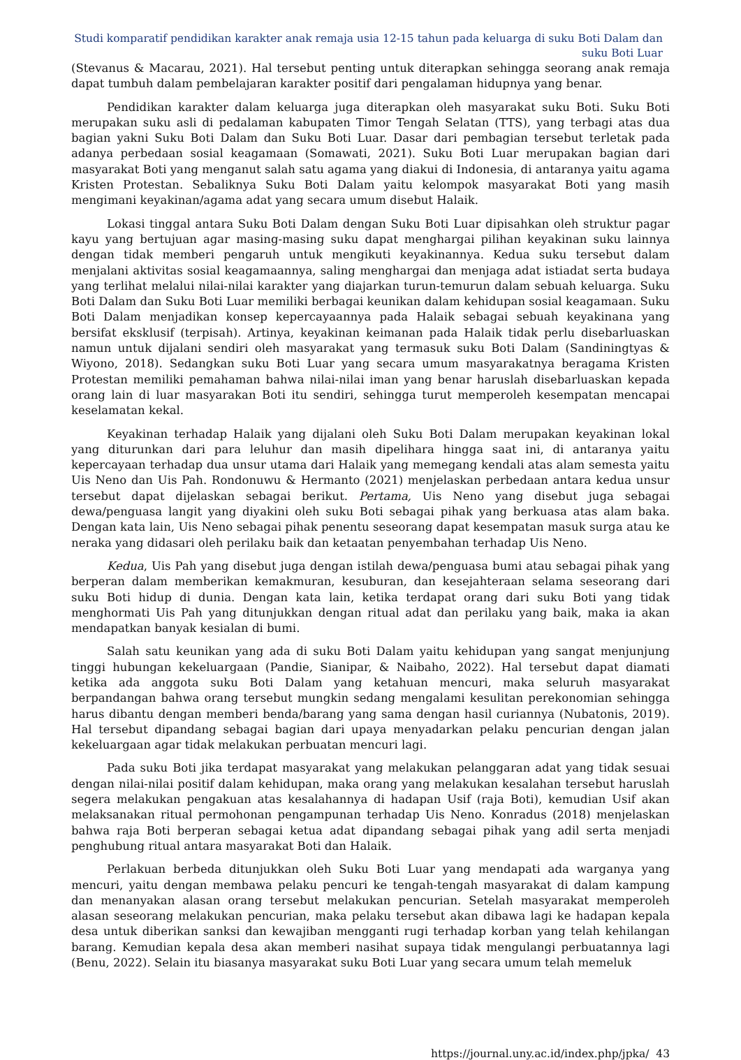Studi komparatif pendidikan karakter anak remaja usia 12-15 tahun pada keluarga di suku Boti Dalam dan
suku Boti Luar
(Stevanus & Macarau, 2021). Hal tersebut penting untuk diterapkan sehingga seorang anak remaja dapat tumbuh dalam pembelajaran karakter positif dari pengalaman hidupnya yang benar.
Pendidikan karakter dalam keluarga juga diterapkan oleh masyarakat suku Boti. Suku Boti merupakan suku asli di pedalaman kabupaten Timor Tengah Selatan (TTS), yang terbagi atas dua bagian yakni Suku Boti Dalam dan Suku Boti Luar. Dasar dari pembagian tersebut terletak pada adanya perbedaan sosial keagamaan (Somawati, 2021). Suku Boti Luar merupakan bagian dari masyarakat Boti yang menganut salah satu agama yang diakui di Indonesia, di antaranya yaitu agama Kristen Protestan. Sebaliknya Suku Boti Dalam yaitu kelompok masyarakat Boti yang masih mengimani keyakinan/agama adat yang secara umum disebut Halaik.
Lokasi tinggal antara Suku Boti Dalam dengan Suku Boti Luar dipisahkan oleh struktur pagar kayu yang bertujuan agar masing-masing suku dapat menghargai pilihan keyakinan suku lainnya dengan tidak memberi pengaruh untuk mengikuti keyakinannya. Kedua suku tersebut dalam menjalani aktivitas sosial keagamaannya, saling menghargai dan menjaga adat istiadat serta budaya yang terlihat melalui nilai-nilai karakter yang diajarkan turun-temurun dalam sebuah keluarga. Suku Boti Dalam dan Suku Boti Luar memiliki berbagai keunikan dalam kehidupan sosial keagamaan. Suku Boti Dalam menjadikan konsep kepercayaannya pada Halaik sebagai sebuah keyakinana yang bersifat eksklusif (terpisah). Artinya, keyakinan keimanan pada Halaik tidak perlu disebarluaskan namun untuk dijalani sendiri oleh masyarakat yang termasuk suku Boti Dalam (Sandiningtyas & Wiyono, 2018). Sedangkan suku Boti Luar yang secara umum masyarakatnya beragama Kristen Protestan memiliki pemahaman bahwa nilai-nilai iman yang benar haruslah disebarluaskan kepada orang lain di luar masyarakan Boti itu sendiri, sehingga turut memperoleh kesempatan mencapai keselamatan kekal.
Keyakinan terhadap Halaik yang dijalani oleh Suku Boti Dalam merupakan keyakinan lokal yang diturunkan dari para leluhur dan masih dipelihara hingga saat ini, di antaranya yaitu kepercayaan terhadap dua unsur utama dari Halaik yang memegang kendali atas alam semesta yaitu Uis Neno dan Uis Pah. Rondonuwu & Hermanto (2021) menjelaskan perbedaan antara kedua unsur tersebut dapat dijelaskan sebagai berikut. Pertama, Uis Neno yang disebut juga sebagai dewa/penguasa langit yang diyakini oleh suku Boti sebagai pihak yang berkuasa atas alam baka. Dengan kata lain, Uis Neno sebagai pihak penentu seseorang dapat kesempatan masuk surga atau ke neraka yang didasari oleh perilaku baik dan ketaatan penyembahan terhadap Uis Neno.
Kedua, Uis Pah yang disebut juga dengan istilah dewa/penguasa bumi atau sebagai pihak yang berperan dalam memberikan kemakmuran, kesuburan, dan kesejahteraan selama seseorang dari suku Boti hidup di dunia. Dengan kata lain, ketika terdapat orang dari suku Boti yang tidak menghormati Uis Pah yang ditunjukkan dengan ritual adat dan perilaku yang baik, maka ia akan mendapatkan banyak kesialan di bumi.
Salah satu keunikan yang ada di suku Boti Dalam yaitu kehidupan yang sangat menjunjung tinggi hubungan kekeluargaan (Pandie, Sianipar, & Naibaho, 2022). Hal tersebut dapat diamati ketika ada anggota suku Boti Dalam yang ketahuan mencuri, maka seluruh masyarakat berpandangan bahwa orang tersebut mungkin sedang mengalami kesulitan perekonomian sehingga harus dibantu dengan memberi benda/barang yang sama dengan hasil curiannya (Nubatonis, 2019). Hal tersebut dipandang sebagai bagian dari upaya menyadarkan pelaku pencurian dengan jalan kekeluargaan agar tidak melakukan perbuatan mencuri lagi.
Pada suku Boti jika terdapat masyarakat yang melakukan pelanggaran adat yang tidak sesuai dengan nilai-nilai positif dalam kehidupan, maka orang yang melakukan kesalahan tersebut haruslah segera melakukan pengakuan atas kesalahannya di hadapan Usif (raja Boti), kemudian Usif akan melaksanakan ritual permohonan pengampunan terhadap Uis Neno. Konradus (2018) menjelaskan bahwa raja Boti berperan sebagai ketua adat dipandang sebagai pihak yang adil serta menjadi penghubung ritual antara masyarakat Boti dan Halaik.
Perlakuan berbeda ditunjukkan oleh Suku Boti Luar yang mendapati ada warganya yang mencuri, yaitu dengan membawa pelaku pencuri ke tengah-tengah masyarakat di dalam kampung dan menanyakan alasan orang tersebut melakukan pencurian. Setelah masyarakat memperoleh alasan seseorang melakukan pencurian, maka pelaku tersebut akan dibawa lagi ke hadapan kepala desa untuk diberikan sanksi dan kewajiban mengganti rugi terhadap korban yang telah kehilangan barang. Kemudian kepala desa akan memberi nasihat supaya tidak mengulangi perbuatannya lagi (Benu, 2022). Selain itu biasanya masyarakat suku Boti Luar yang secara umum telah memeluk
https://journal.uny.ac.id/index.php/jpka/ 43